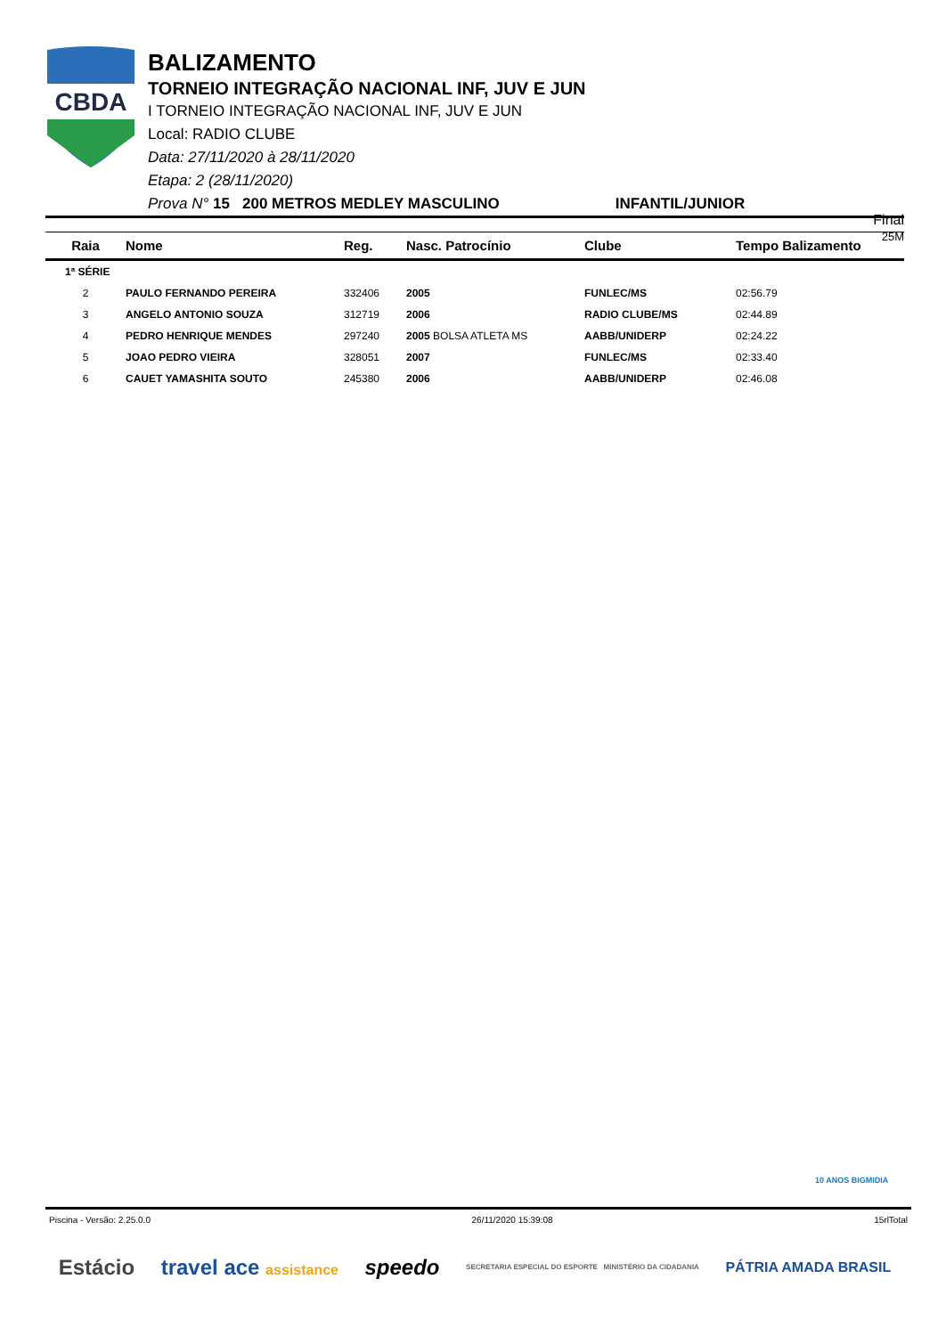CBDA
BALIZAMENTO
TORNEIO INTEGRAÇÃO NACIONAL INF, JUV E JUN
I TORNEIO INTEGRAÇÃO NACIONAL INF, JUV E JUN
Local: RADIO CLUBE
Data: 27/11/2020 à 28/11/2020
Etapa: 2 (28/11/2020)
Prova N° 15 200 METROS MEDLEY MASCULINO INFANTIL/JUNIOR
Final
25M
| Raia | Nome | Reg. | Nasc. Patrocínio | Clube | Tempo Balizamento |
| --- | --- | --- | --- | --- | --- |
| 1ª SÉRIE | | | | | |
| 2 | PAULO FERNANDO PEREIRA | 332406 | 2005 | FUNLEC/MS | 02:56.79 |
| 3 | ANGELO ANTONIO SOUZA | 312719 | 2006 | RADIO CLUBE/MS | 02:44.89 |
| 4 | PEDRO HENRIQUE MENDES | 297240 | 2005 BOLSA ATLETA MS | AABB/UNIDERP | 02:24.22 |
| 5 | JOAO PEDRO VIEIRA | 328051 | 2007 | FUNLEC/MS | 02:33.40 |
| 6 | CAUET YAMASHITA SOUTO | 245380 | 2006 | AABB/UNIDERP | 02:46.08 |
10 ANOS BIGMIDIA
Piscina - Versão: 2.25.0.0 26/11/2020 15:39:08 15rlTotal
Estácio travel ace assistance speedo SECRETARIA ESPECIAL DO ESPORTE MINISTÉRIO DA CIDADANIA PÁTRIA AMADA BRASIL